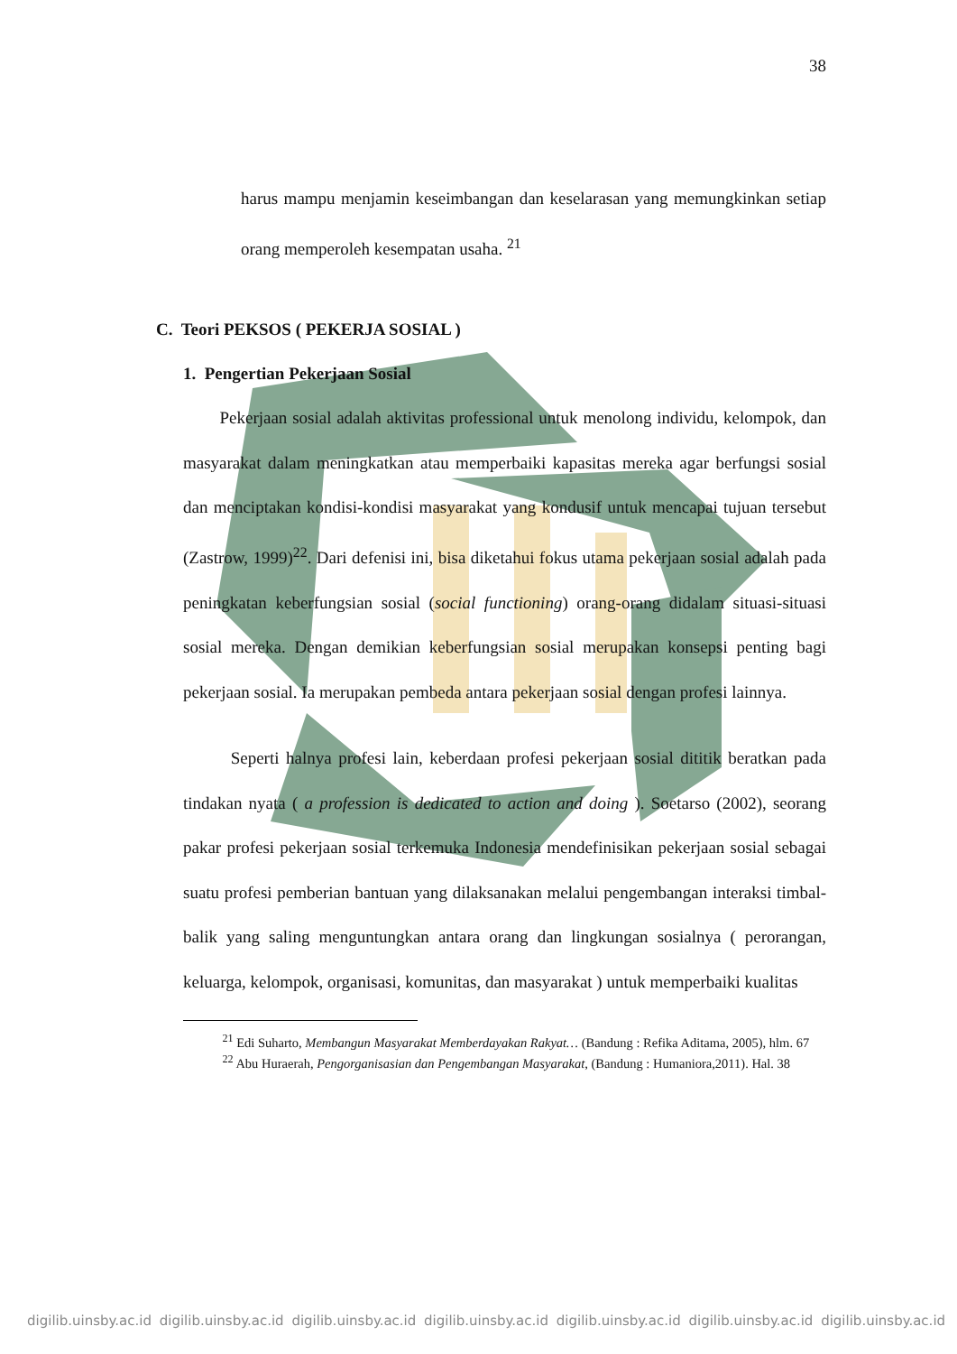38
harus mampu menjamin keseimbangan dan keselarasan yang memungkinkan setiap orang memperoleh kesempatan usaha. <sup>21</sup>
C. Teori PEKSOS ( PEKERJA SOSIAL )
1. Pengertian Pekerjaan Sosial
Pekerjaan sosial adalah aktivitas professional untuk menolong individu, kelompok, dan masyarakat dalam meningkatkan atau memperbaiki kapasitas mereka agar berfungsi sosial dan menciptakan kondisi-kondisi masyarakat yang kondusif untuk mencapai tujuan tersebut (Zastrow, 1999)<sup>22</sup>. Dari defenisi ini, bisa diketahui fokus utama pekerjaan sosial adalah pada peningkatan keberfungsian sosial (social functioning) orang-orang didalam situasi-situasi sosial mereka. Dengan demikian keberfungsian sosial merupakan konsepsi penting bagi pekerjaan sosial. Ia merupakan pembeda antara pekerjaan sosial dengan profesi lainnya.
Seperti halnya profesi lain, keberdaan profesi pekerjaan sosial dititik beratkan pada tindakan nyata ( a profession is dedicated to action and doing ). Soetarso (2002), seorang pakar profesi pekerjaan sosial terkemuka Indonesia mendefinisikan pekerjaan sosial sebagai suatu profesi pemberian bantuan yang dilaksanakan melalui pengembangan interaksi timbal-balik yang saling menguntungkan antara orang dan lingkungan sosialnya ( perorangan, keluarga, kelompok, organisasi, komunitas, dan masyarakat ) untuk memperbaiki kualitas
<sup>21</sup> Edi Suharto, Membangun Masyarakat Memberdayakan Rakyat… (Bandung : Refika Aditama, 2005), hlm. 67
<sup>22</sup> Abu Huraerah, Pengorganisasian dan Pengembangan Masyarakat, (Bandung : Humaniora,2011). Hal. 38
digilib.uinsby.ac.id digilib.uinsby.ac.id digilib.uinsby.ac.id digilib.uinsby.ac.id digilib.uinsby.ac.id digilib.uinsby.ac.id digilib.uinsby.ac.id